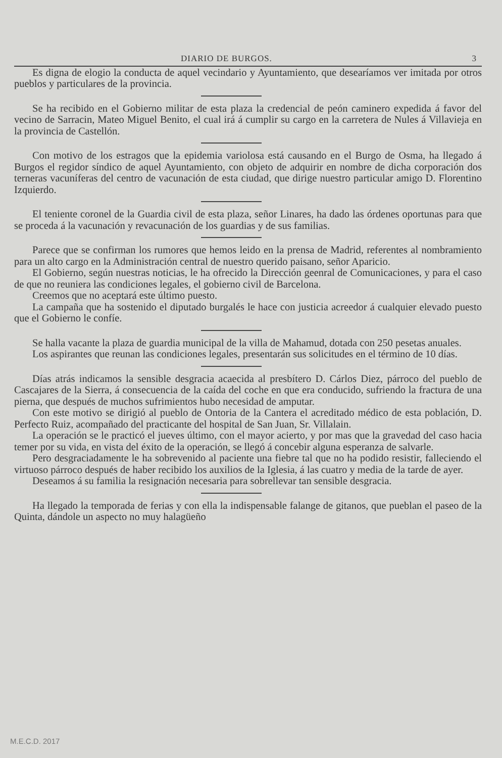DIARIO DE BURGOS. 3
Es digna de elogio la conducta de aquel vecindario y Ayuntamiento, que desearíamos ver imitada por otros pueblos y particulares de la provincia.
Se ha recibido en el Gobierno militar de esta plaza la credencial de peón caminero expedida á favor del vecino de Sarracin, Mateo Miguel Benito, el cual irá á cumplir su cargo en la carretera de Nules á Villavieja en la provincia de Castellón.
Con motivo de los estragos que la epidemia variolosa está causando en el Burgo de Osma, ha llegado á Burgos el regidor síndico de aquel Ayuntamiento, con objeto de adquirir en nombre de dicha corporación dos terneras vacuníferas del centro de vacunación de esta ciudad, que dirige nuestro particular amigo D. Florentino Izquierdo.
El teniente coronel de la Guardia civil de esta plaza, señor Linares, ha dado las órdenes oportunas para que se proceda á la vacunación y revacunación de los guardias y de sus familias.
Parece que se confirman los rumores que hemos leido en la prensa de Madrid, referentes al nombramiento para un alto cargo en la Administración central de nuestro querido paisano, señor Aparicio.
El Gobierno, según nuestras noticias, le ha ofrecido la Dirección geenral de Comunicaciones, y para el caso de que no reuniera las condiciones legales, el gobierno civil de Barcelona.
Creemos que no aceptará este último puesto.
La campaña que ha sostenido el diputado burgalés le hace con justicia acreedor á cualquier elevado puesto que el Gobierno le confíe.
Se halla vacante la plaza de guardia municipal de la villa de Mahamud, dotada con 250 pesetas anuales.
Los aspirantes que reunan las condiciones legales, presentarán sus solicitudes en el término de 10 días.
Días atrás indicamos la sensible desgracia acaecida al presbítero D. Cárlos Diez, párroco del pueblo de Cascajares de la Sierra, á consecuencia de la caída del coche en que era conducido, sufriendo la fractura de una pierna, que después de muchos sufrimientos hubo necesidad de amputar.
Con este motivo se dirigió al pueblo de Ontoria de la Cantera el acreditado médico de esta población, D. Perfecto Ruiz, acompañado del practicante del hospital de San Juan, Sr. Villalain.
La operación se le practicó el jueves último, con el mayor acierto, y por mas que la gravedad del caso hacia temer por su vida, en vista del éxito de la operación, se llegó á concebir alguna esperanza de salvarle.
Pero desgraciadamente le ha sobrevenido al paciente una fiebre tal que no ha podido resistir, falleciendo el virtuoso párroco después de haber recibido los auxilios de la Iglesia, á las cuatro y media de la tarde de ayer.
Deseamos á su familia la resignación necesaria para sobrellevar tan sensible desgracia.
Ha llegado la temporada de ferias y con ella la indispensable falange de gitanos, que pueblan el paseo de la Quinta, dándole un aspecto no muy halagüeño
M.E.C.D. 2017